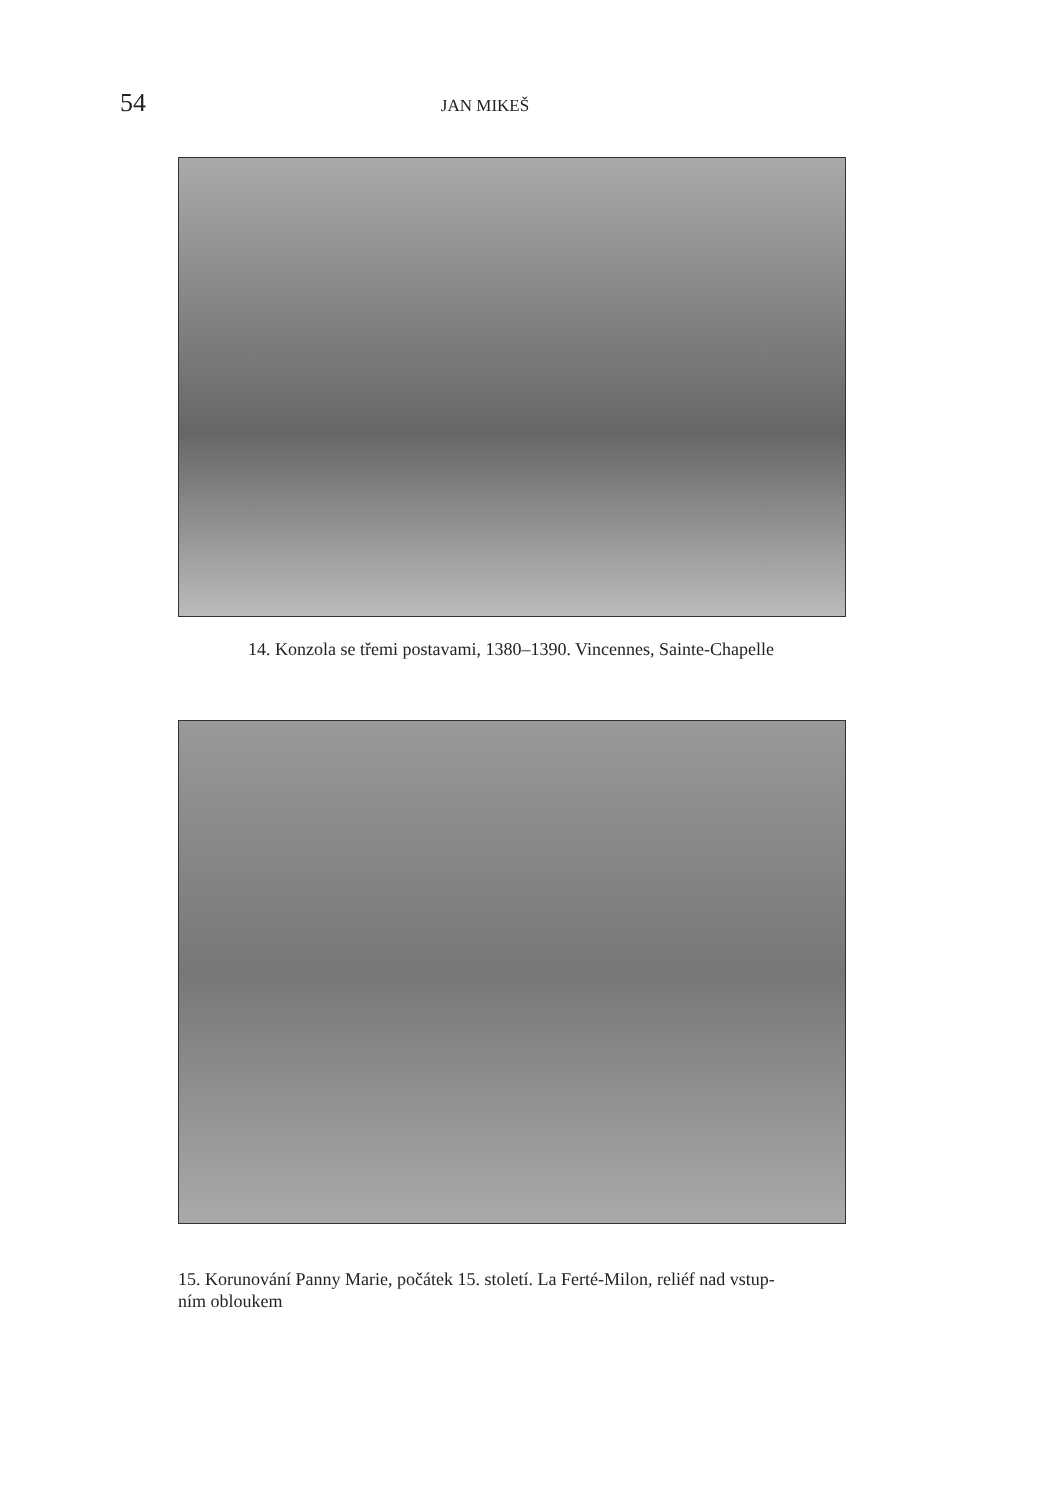54 JAN MIKEŠ
14. Konzola se třemi postavami, 1380–1390. Vincennes, Sainte-Chapelle
15. Korunování Panny Marie, počátek 15. století. La Ferté-Milon, reliéf nad vstup-
ním obloukem